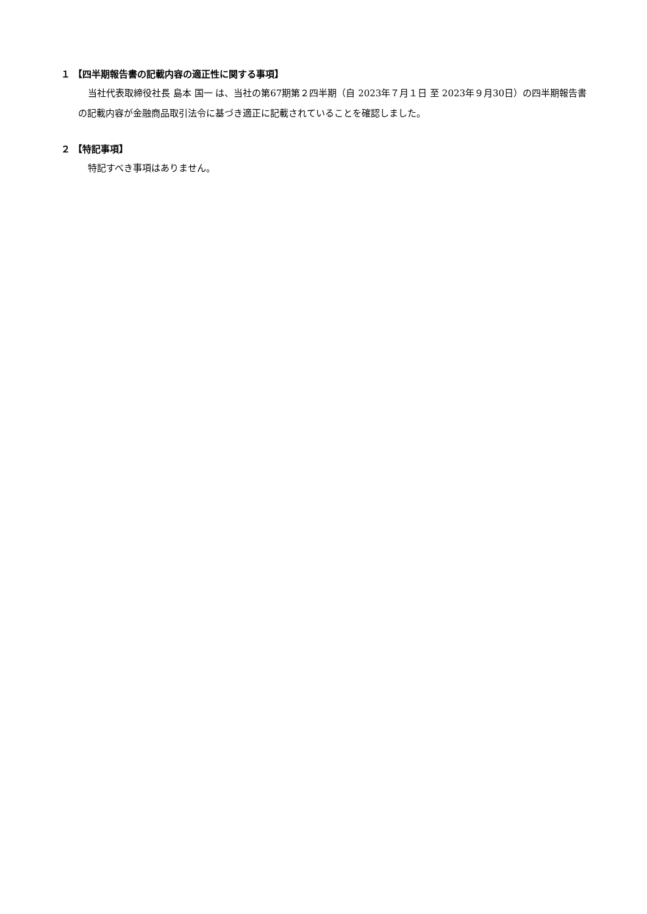１ 【四半期報告書の記載内容の適正性に関する事項】
当社代表取締役社長 島本 国一 は、当社の第67期第２四半期（自 2023年７月１日 至 2023年９月30日）の四半期報告書の記載内容が金融商品取引法令に基づき適正に記載されていることを確認しました。
２ 【特記事項】
特記すべき事項はありません。